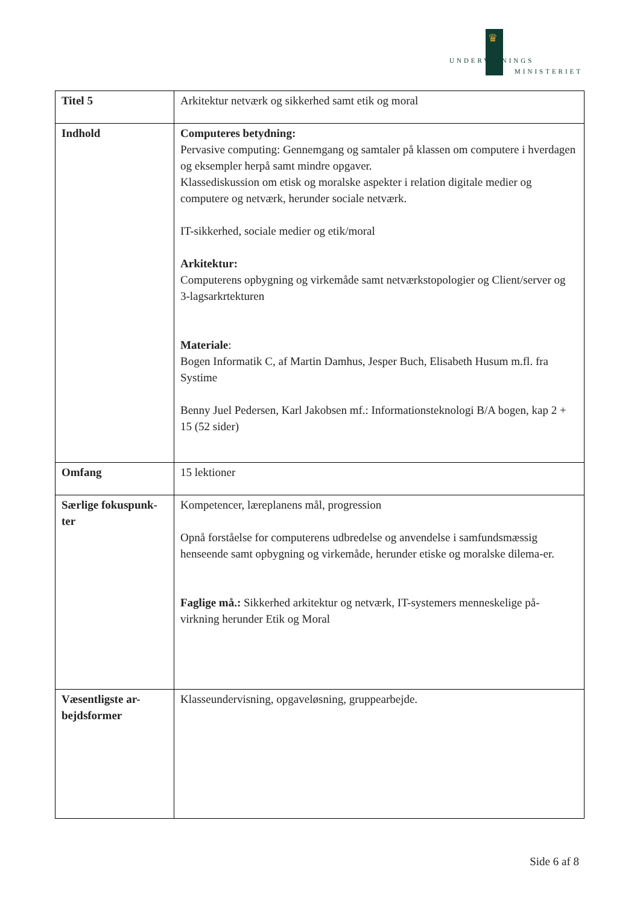♛
UNDERVISNINGS
MINISTERIET
| Titel 5 | Arkitektur netværk og sikkerhed samt etik og moral |
| Indhold | Computeres betydning: Pervasive computing: Gennemgang og samtaler på klassen om computere i hverdagen og eksempler herpå samt mindre opgaver. Klassediskussion om etisk og moralske aspekter i relation digitale medier og computere og netværk, herunder sociale netværk. IT-sikkerhed, sociale medier og etik/moral Arkitektur: Computerens opbygning og virkemåde samt netværkstopologier og Client/server og 3-lagsarkrtekturen Materiale : Bogen Informatik C, af Martin Damhus, Jesper Buch, Elisabeth Husum m.fl. fra Systime Benny Juel Pedersen, Karl Jakobsen mf.: Informationsteknologi B/A bogen, kap 2 + 15 (52 sider) |
| Omfang | 15 lektioner |
| Særlige fokuspunk-ter | Kompetencer, læreplanens mål, progression Opnå forståelse for computerens udbredelse og anvendelse i samfundsmæssig henseende samt opbygning og virkemåde, herunder etiske og moralske dilema-er. Faglige må.: Sikkerhed arkitektur og netværk, IT-systemers menneskelige på-virkning herunder Etik og Moral |
| Væsentligste ar-bejdsformer | Klasseundervisning, opgaveløsning, gruppearbejde. |
Side 6 af 8